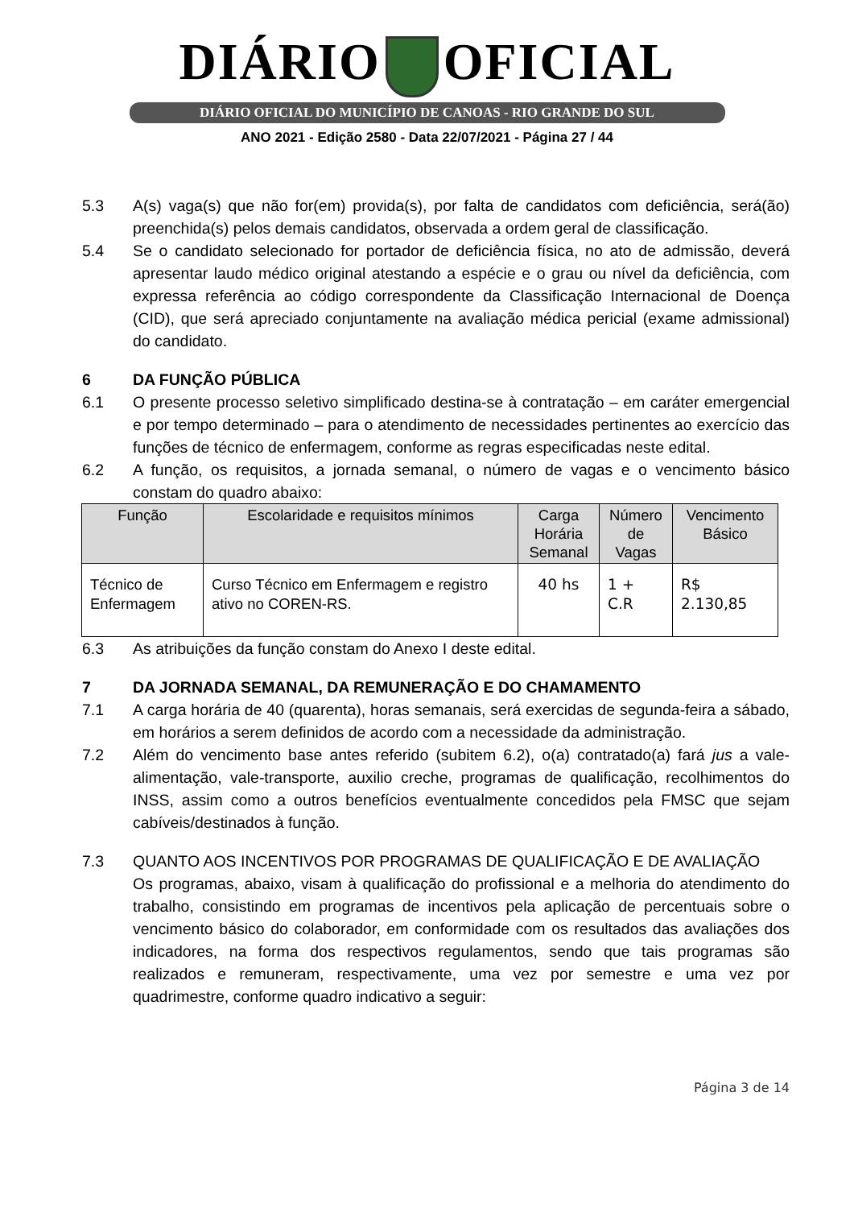DIÁRIO OFICIAL
DIÁRIO OFICIAL DO MUNICÍPIO DE CANOAS - RIO GRANDE DO SUL
ANO 2021 - Edição 2580 - Data 22/07/2021 - Página 27 / 44
5.3 A(s) vaga(s) que não for(em) provida(s), por falta de candidatos com deficiência, será(ão) preenchida(s) pelos demais candidatos, observada a ordem geral de classificação.
5.4 Se o candidato selecionado for portador de deficiência física, no ato de admissão, deverá apresentar laudo médico original atestando a espécie e o grau ou nível da deficiência, com expressa referência ao código correspondente da Classificação Internacional de Doença (CID), que será apreciado conjuntamente na avaliação médica pericial (exame admissional) do candidato.
6 DA FUNÇÃO PÚBLICA
6.1 O presente processo seletivo simplificado destina-se à contratação – em caráter emergencial e por tempo determinado – para o atendimento de necessidades pertinentes ao exercício das funções de técnico de enfermagem, conforme as regras especificadas neste edital.
6.2 A função, os requisitos, a jornada semanal, o número de vagas e o vencimento básico constam do quadro abaixo:
| Função | Escolaridade e requisitos mínimos | Carga Horária Semanal | Número de Vagas | Vencimento Básico |
| --- | --- | --- | --- | --- |
| Técnico de Enfermagem | Curso Técnico em Enfermagem e registro ativo no COREN-RS. | 40 hs | 1 + C.R | R$ 2.130,85 |
6.3 As atribuições da função constam do Anexo I deste edital.
7 DA JORNADA SEMANAL, DA REMUNERAÇÃO E DO CHAMAMENTO
7.1 A carga horária de 40 (quarenta), horas semanais, será exercidas de segunda-feira a sábado, em horários a serem definidos de acordo com a necessidade da administração.
7.2 Além do vencimento base antes referido (subitem 6.2), o(a) contratado(a) fará jus a vale-alimentação, vale-transporte, auxilio creche, programas de qualificação, recolhimentos do INSS, assim como a outros benefícios eventualmente concedidos pela FMSC que sejam cabíveis/destinados à função.
7.3 QUANTO AOS INCENTIVOS POR PROGRAMAS DE QUALIFICAÇÃO E DE AVALIAÇÃO
Os programas, abaixo, visam à qualificação do profissional e a melhoria do atendimento do trabalho, consistindo em programas de incentivos pela aplicação de percentuais sobre o vencimento básico do colaborador, em conformidade com os resultados das avaliações dos indicadores, na forma dos respectivos regulamentos, sendo que tais programas são realizados e remuneram, respectivamente, uma vez por semestre e uma vez por quadrimestre, conforme quadro indicativo a seguir:
Página 3 de 14